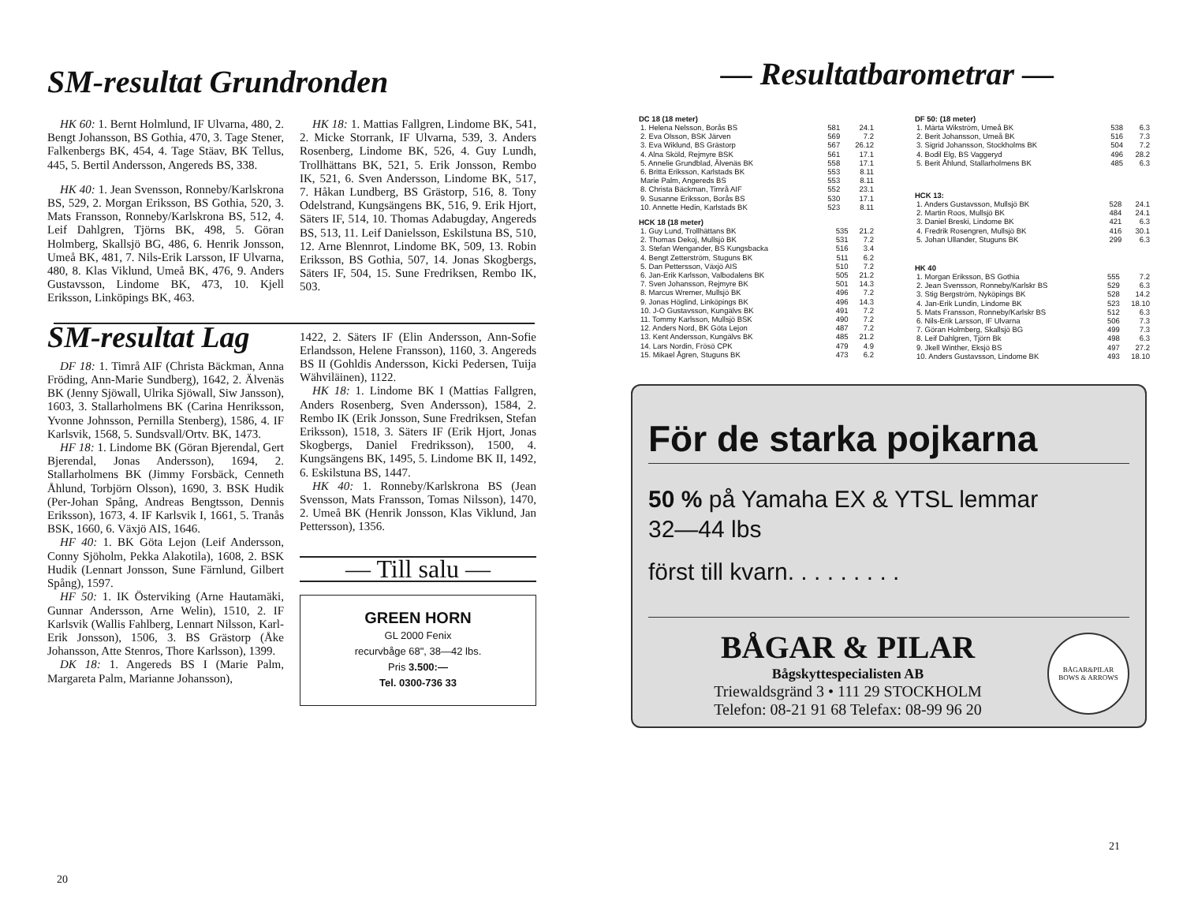SM-resultat Grundronden
HK 60: 1. Bernt Holmlund, IF Ulvarna, 480, 2. Bengt Johansson, BS Gothia, 470, 3. Tage Stener, Falkenbergs BK, 454, 4. Tage Stäav, BK Tellus, 445, 5. Bertil Andersson, Angereds BS, 338.
HK 40: 1. Jean Svensson, Ronneby/Karlskrona BS, 529, 2. Morgan Eriksson, BS Gothia, 520, 3. Mats Fransson, Ronneby/Karlskrona BS, 512, 4. Leif Dahlgren, Tjörns BK, 498, 5. Göran Holmberg, Skallsjö BG, 486, 6. Henrik Jonsson, Umeå BK, 481, 7. Nils-Erik Larsson, IF Ulvarna, 480, 8. Klas Viklund, Umeå BK, 476, 9. Anders Gustavsson, Lindome BK, 473, 10. Kjell Eriksson, Linköpings BK, 463.
HK 18: 1. Mattias Fallgren, Lindome BK, 541, 2. Micke Storrank, IF Ulvarna, 539, 3. Anders Rosenberg, Lindome BK, 526, 4. Guy Lundh, Trollhättans BK, 521, 5. Erik Jonsson, Rembo IK, 521, 6. Sven Andersson, Lindome BK, 517, 7. Håkan Lundberg, BS Grästorp, 516, 8. Tony Odelstrand, Kungsängens BK, 516, 9. Erik Hjort, Säters IF, 514, 10. Thomas Adabugday, Angereds BS, 513, 11. Leif Danielsson, Eskilstuna BS, 510, 12. Arne Blennrot, Lindome BK, 509, 13. Robin Eriksson, BS Gothia, 507, 14. Jonas Skogbergs, Säters IF, 504, 15. Sune Fredriksen, Rembo IK, 503.
SM-resultat Lag
DF 18: 1. Timrå AIF (Christa Bäckman, Anna Fröding, Ann-Marie Sundberg), 1642, 2. Älvenäs BK (Jenny Sjöwall, Ulrika Sjöwall, Siw Jansson), 1603, 3. Stallarholmens BK (Carina Henriksson, Yvonne Johnsson, Pernilla Stenberg), 1586, 4. IF Karlsvik, 1568, 5. Sundsvall/Ortv. BK, 1473.
HF 18: 1. Lindome BK (Göran Bjerendal, Gert Bjerendal, Jonas Andersson), 1694, 2. Stallarholmens BK (Jimmy Forsbäck, Cenneth Åhlund, Torbjörn Olsson), 1690, 3. BSK Hudik (Per-Johan Spång, Andreas Bengtsson, Dennis Eriksson), 1673, 4. IF Karlsvik I, 1661, 5. Tranås BSK, 1660, 6. Växjö AIS, 1646.
HF 40: 1. BK Göta Lejon (Leif Andersson, Conny Sjöholm, Pekka Alakotila), 1608, 2. BSK Hudik (Lennart Jonsson, Sune Färnlund, Gilbert Spång), 1597.
HF 50: 1. IK Österviking (Arne Hautamäki, Gunnar Andersson, Arne Welin), 1510, 2. IF Karlsvik (Wallis Fahlberg, Lennart Nilsson, Karl-Erik Jonsson), 1506, 3. BS Grästorp (Åke Johansson, Atte Stenros, Thore Karlsson), 1399.
DK 18: 1. Angereds BS I (Marie Palm, Margareta Palm, Marianne Johansson),
1422, 2. Säters IF (Elin Andersson, Ann-Sofie Erlandsson, Helene Fransson), 1160, 3. Angereds BS II (Gohldis Andersson, Kicki Pedersen, Tuija Wähviläinen), 1122.
HK 18: 1. Lindome BK I (Mattias Fallgren, Anders Rosenberg, Sven Andersson), 1584, 2. Rembo IK (Erik Jonsson, Sune Fredriksen, Stefan Eriksson), 1518, 3. Säters IF (Erik Hjort, Jonas Skogbergs, Daniel Fredriksson), 1500, 4. Kungsängens BK, 1495, 5. Lindome BK II, 1492, 6. Eskilstuna BS, 1447.
HK 40: 1. Ronneby/Karlskrona BS (Jean Svensson, Mats Fransson, Tomas Nilsson), 1470, 2. Umeå BK (Henrik Jonsson, Klas Viklund, Jan Pettersson), 1356.
— Till salu —
GREEN HORN
GL 2000 Fenix
recurvbåge 68", 38—42 lbs.
Pris 3.500:—
Tel. 0300-736 33
20
— Resultatbarometrar —
DC 18 (18 meter)
| 1. Helena Nelsson, Borås BS | 581 | 24.1 |
| 2. Eva Olsson, BSK Järven | 569 | 7.2 |
| 3. Eva Wiklund, BS Grästorp | 567 | 26.12 |
| 4. Alna Sköld, Rejmyre BSK | 561 | 17.1 |
| 5. Annelie Grundblad, Älvenäs BK | 558 | 17.1 |
| 6. Britta Eriksson, Karlstads BK | 553 | 8.11 |
| Marie Palm, Angereds BS | 553 | 8.11 |
| 8. Christa Bäckman, Timrå AIF | 552 | 23.1 |
| 9. Susanne Eriksson, Borås BS | 530 | 17.1 |
| 10. Annette Hedin, Karlstads BK | 523 | 8.11 |
HCK 18 (18 meter)
| 1. Guy Lund, Trollhättans BK | 535 | 21.2 |
| 2. Thomas Dekoj, Mullsjö BK | 531 | 7.2 |
| 3. Stefan Wengander, BS Kungsbacka | 516 | 3.4 |
| 4. Bengt Zetterström, Stuguns BK | 511 | 6.2 |
| 5. Dan Pettersson, Växjö AIS | 510 | 7.2 |
| 6. Jan-Erik Karlsson, Valbodalens BK | 505 | 21.2 |
| 7. Sven Johansson, Rejmyre BK | 501 | 14.3 |
| 8. Marcus Wremer, Mullsjö BK | 496 | 7.2 |
| 9. Jonas Höglind, Linköpings BK | 496 | 14.3 |
| 10. J-O Gustavsson, Kungälvs BK | 491 | 7.2 |
| 11. Tommy Karlsson, Mullsjö BSK | 490 | 7.2 |
| 12. Anders Nord, BK Göta Lejon | 487 | 7.2 |
| 13. Kent Andersson, Kungälvs BK | 485 | 21.2 |
| 14. Lars Nordin, Frösö CPK | 479 | 4.9 |
| 15. Mikael Ågren, Stuguns BK | 473 | 6.2 |
DF 50: (18 meter)
| 1. Märta Wikström, Umeå BK | 538 | 6.3 |
| 2. Berit Johansson, Umeå BK | 516 | 7.3 |
| 3. Sigrid Johansson, Stockholms BK | 504 | 7.2 |
| 4. Bodil Elg, BS Vaggeryd | 496 | 28.2 |
| 5. Berit Åhlund, Stallarholmens BK | 485 | 6.3 |
HCK 13:
| 1. Anders Gustavsson, Mullsjö BK | 528 | 24.1 |
| 2. Martin Roos, Mullsjö BK | 484 | 24.1 |
| 3. Daniel Breski, Lindome BK | 421 | 6.3 |
| 4. Fredrik Rosengren, Mullsjö BK | 416 | 30.1 |
| 5. Johan Ullander, Stuguns BK | 299 | 6.3 |
HK 40
| 1. Morgan Eriksson, BS Gothia | 555 | 7.2 |
| 2. Jean Svensson, Ronneby/Karlskr BS | 529 | 6.3 |
| 3. Stig Bergström, Nyköpings BK | 528 | 14.2 |
| 4. Jan-Erik Lundin, Lindome BK | 523 | 18.10 |
| 5. Mats Fransson, Ronneby/Karlskr BS | 512 | 6.3 |
| 6. Nils-Erik Larsson, IF Ulvarna | 506 | 7.3 |
| 7. Göran Holmberg, Skallsjö BG | 499 | 7.3 |
| 8. Leif Dahlgren, Tjörn Bk | 498 | 6.3 |
| 9. Jkell Winther, Eksjö BS | 497 | 27.2 |
| 10. Anders Gustavsson, Lindome BK | 493 | 18.10 |
För de starka pojkarna
50 % på Yamaha EX & YTSL lemmar
32—44 lbs
först till kvarn. . . . . . . . .
BÅGAR & PILAR
Bågskyttespecialisten AB
Triewaldsgränd 3 • 111 29 STOCKHOLM
Telefon: 08-21 91 68 Telefax: 08-99 96 20
BÅGAR&PILAR
BOWS & ARROWS
21